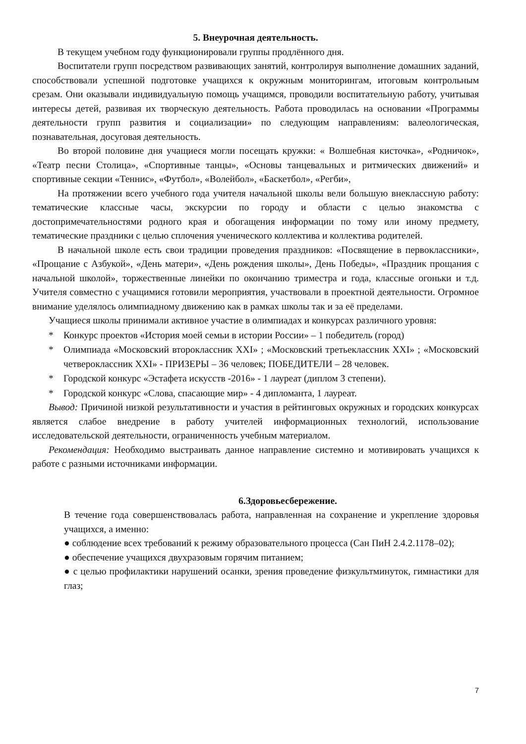5. Внеурочная деятельность.
В текущем учебном году функционировали группы продлённого дня.
Воспитатели групп посредством развивающих занятий, контролируя выполнение домашних заданий, способствовали успешной подготовке учащихся к окружным мониторингам, итоговым контрольным срезам. Они оказывали индивидуальную помощь учащимся, проводили воспитательную работу, учитывая интересы детей, развивая их творческую деятельность. Работа проводилась на основании «Программы деятельности групп развития и социализации» по следующим направлениям: валеологическая, познавательная, досуговая деятельность.
Во второй половине дня учащиеся могли посещать кружки: « Волшебная кисточка», «Родничок», «Театр песни Столица», «Спортивные танцы», «Основы танцевальных и ритмических движений» и спортивные секции «Теннис», «Футбол», «Волейбол», «Баскетбол», «Регби»,
На протяжении всего учебного года учителя начальной школы вели большую внеклассную работу: тематические классные часы, экскурсии по городу и области с целью знакомства с достопримечательностями родного края и обогащения информации по тому или иному предмету, тематические праздники с целью сплочения ученического коллектива и коллектива родителей.
В начальной школе есть свои традиции проведения праздников: «Посвящение в первоклассники», «Прощание с Азбукой», «День матери», «День рождения школы», День Победы», «Праздник прощания с начальной школой», торжественные линейки по окончанию триместра и года, классные огоньки и т.д. Учителя совместно с учащимися готовили мероприятия, участвовали в проектной деятельности. Огромное внимание уделялось олимпиадному движению как в рамках школы так и за её пределами.
Учащиеся школы принимали активное участие в олимпиадах и конкурсах различного уровня:
* Конкурс проектов «История моей семьи в истории России» – 1 победитель (город)
* Олимпиада «Московский второклассник XXI» ; «Московский третьеклассник XXI» ; «Московский четвероклассник XXI» - ПРИЗЕРЫ – 36 человек; ПОБЕДИТЕЛИ – 28 человек.
* Городской конкурс «Эстафета искусств -2016» - 1 лауреат (диплом 3 степени).
* Городской конкурс «Слова, спасающие мир» - 4 дипломанта, 1 лауреат.
Вывод: Причиной низкой результативности и участия в рейтинговых окружных и городских конкурсах является слабое внедрение в работу учителей информационных технологий, использование исследовательской деятельности, ограниченность учебным материалом.
Рекомендация: Необходимо выстраивать данное направление системно и мотивировать учащихся к работе с разными источниками информации.
6.Здоровьесбережение.
В течение года совершенствовалась работа, направленная на сохранение и укрепление здоровья учащихся, а именно:
● соблюдение всех требований к режиму образовательного процесса (Сан ПиН 2.4.2.1178–02);
● обеспечение учащихся двухразовым горячим питанием;
● с целью профилактики нарушений осанки, зрения проведение физкультминуток, гимнастики для глаз;
7